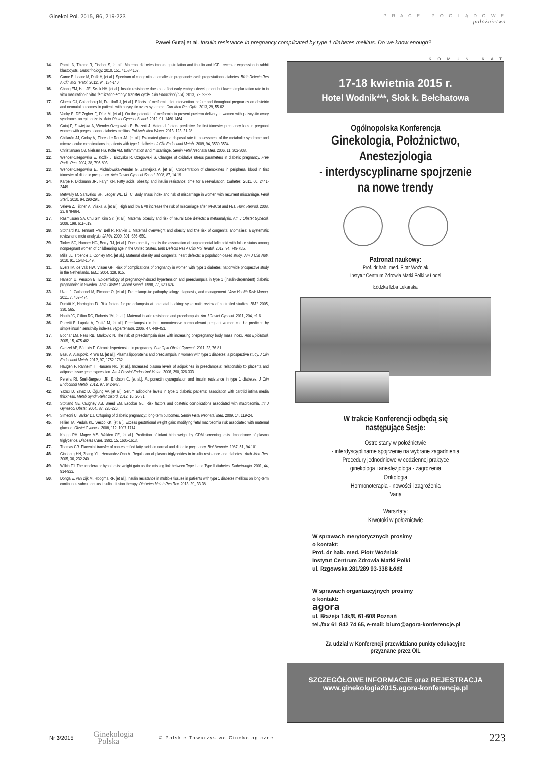Ginekol Pol. 2015, 86, 219-223
P R A C E P O G L Ą D O W E
położnictwo
Paweł Gutaj et al. Insulin resistance in pregnancy complicated by type 1 diabetes mellitus. Do we know enough?
14. Ramin N, Thieme R, Fischer S, [et al.]. Maternal diabetes impairs gastrulation and insulin and IGF-I receptor expression in rabbit blastocysts. Endocrinology. 2010, 151, 4158-4167.
15. Garne E, Loane M, Dolk H, [et al.]. Spectrum of congenital anomalies in pregnancies with pregestational diabetes. Birth Defects Res A Clin Mol Teratol. 2012, 94, 134-140.
16. Chang EM, Han JE, Seok HH, [et al.]. Insulin resistance does not affect early embryo development but lowers implantation rate in in vitro maturation-in vitro fertilization-embryo transfer cycle. Clin Endocrinol (Oxf). 2013, 79, 93-99.
17. Glueck CJ, Goldenberg N, Pranikoff J, [et al.]. Effects of metformin-diet intervention before and throughout pregnancy on obstetric and neonatal outcomes in patients with polycystic ovary syndrome. Curr Med Res Opin. 2013, 29, 55-62.
18. Vanky E, DE Zegher F, Díaz M, [et al.]. On the potential of metformin to prevent preterm delivery in women with polycystic ovary syndrome- an epi-analysis. Acta Obstet Gynecol Scand. 2012, 91, 1460-1464.
19. Gutaj P, Zawiejska A, Wender-Ozegowska E, Brazert J. Maternal factors predictive for first-trimester pregnancy loss in pregnant women with pregestational diabetes mellitus. Pol Arch Med Wewn. 2013, 123, 21-28.
20. Chillarón JJ, Goday A, Flores-Le-Roux JA, [et al.]. Estimated glucose disposal rate in assessment of the metabolic syndrome and microvascular complications in patients with type 1 diabetes. J Clin Endocrinol Metab. 2009, 94, 3530-3534.
21. Christiansen OB, Nielsen HS, Kolte AM. Inflammation and miscarriage. Semin Fetal Neonatal Med. 2006, 11, 302-308.
22. Wender-Ozegowska E, Koźlik J, Biczysko R, Ozegowski S. Changes of oxidative stress parameters in diabetic pregnancy. Free Radic Res. 2004, 38, 795-803.
23. Wender-Ozegowska E, Michalowska-Wender G, Zawiejska A, [et al.]. Concentration of chemokines in peripheral blood in first trimester of diabetic pregnancy. Acta Obstet Gynecol Scand. 2008, 87, 14-19.
24. Karpe F, Dickmann JR, Faryn KN. Fatty acids, obesity, and insulin resistance: time for a reevaluation. Diabetes. 2011, 60, 2441-2449.
25. Metwally M, Saravelos SH, Ledger WL, Li TC. Body mass index and risk of miscarriage in women with recurrent miscarriage. Fertil Steril. 2010, 94, 290-295.
26. Veleva Z, Tiitinen A, Vilska S, [et al.]. High and low BMI increase the risk of miscarriage after IVF/ICSI and FET. Hum Reprod. 2008, 23, 878-884.
27. Rasmussen SA, Chu SY, Kim SY, [et al.]. Maternal obesity and risk of neural tube defects: a metaanalysis. Am J Obstet Gynecol. 2008, 198, 611–619.
28. Stothard KJ, Tennant PW, Bell R, Rankin J. Maternal overweight and obesity and the risk of congenital anomalies: a systematic review and meta-analysis. JAMA. 2009, 301, 636–650.
29. Tinker SC, Hamner HC, Berry RJ, [et al.]. Does obesity modify the association of supplemental folic acid with folate status among nonpregnant women of childbearing age in the United States. Birth Defects Res A Clin Mol Teratol. 2012, 94, 749-755.
30. Mills JL, Troendle J, Conley MR, [et al.]. Maternal obesity and congenital heart defects: a population-based study. Am J Clin Nutr. 2010, 91, 1543–1549.
31. Evers IM, de Valk HW, Visser GH. Risk of complications of pregnancy in women with type 1 diabetes: nationwide prospective study in the Netherlands. BMJ. 2004, 328, 915.
32. Hanson U, Persson B. Epidemiology of pregnancy-induced hypertension and preeclampsia in type 1 (insulin-dependent) diabetic pregnancies in Sweden. Acta Obstet Gynecol Scand. 1998, 77, 620-624.
33. Uzan J, Carbonnel M, Piconne O, [et al.]. Pre-eclampsia: pathophysiology, diagnosis, and management. Vasc Health Risk Manag. 2011, 7, 467–474.
34. Duckitt K, Harrington D. Risk factors for pre-eclampsia at antenatal booking: systematic review of controlled studies. BMJ. 2005, 330, 565.
35. Hauth JC, Clifton RG, Roberts JM, [et al.]. Maternal insulin resistance and preeclampsia. Am J Obstet Gynecol. 2011, 204, e1-6.
36. Parretti E, Lapolla A, Dalfrà M, [et al.]. Preeclampsia in lean normotensive normotolerant pregnant women can be predicted by simple insulin sensitivity indexes. Hypertension. 2006, 47, 449-453.
37. Bodnar LM, Ness RB, Markovic N. The risk of preeclampsia rises with increasing prepregnancy body mass index. Ann Epidemiol. 2005, 15, 475-482.
38. Czeizel AE, Bánhidy F. Chronic hypertension in pregnancy. Curr Opin Obstet Gynecol. 2011, 23, 76-81.
39. Basu A, Alaupovic P, Wu M, [et al.]. Plasma lipoproteins and preeclampsia in women with type 1 diabetes: a prospective study. J Clin Endocrinol Metab. 2012, 97, 1752-1762.
40. Haugen F, Ranheim T, Harsem NK, [et al.]. Increased plasma levels of adipokines in preeclampsia: relationship to placenta and adipose tissue gene expression. Am J Physiol Endocrinol Metab. 2006, 290, 326-333.
41. Pereira RI, Snell-Bergeon JK, Erickson C, [et al.]. Adiponectin dysregulation and insulin resistance in type 1 diabetes. J Clin Endocrinol Metab. 2012, 97, 642-647.
42. Yazıcı D, Yavuz D, Öğünç AV, [et al.]. Serum adipokine levels in type 1 diabetic patients: association with carotid intima media thickness. Metab Syndr Relat Disord. 2012, 10, 26-31.
43. Stotland NE, Caughey AB, Breed EM, Escobar GJ. Risk factors and obstetric complications associated with macrosomia. Int J Gynaecol Obstet. 2004, 87, 220-226.
44. Simeoni U, Barker DJ. Offspring of diabetic pregnancy: long-term outcomes. Semin Fetal Neonatal Med. 2009, 14, 119-24.
45. Hillier TA, Pedula KL, Vesco KK, [et al.]. Excess gestational weight gain: modifying fetal macrosomia risk associated with maternal glucose. Obstet Gynecol. 2008, 112, 1007-1714.
46. Knopp RH, Magee MS, Walden CE, [et al.]. Prediction of infant birth weight by GDM screening tests. Importance of plasma triglyceride. Diabetes Care. 1992, 15, 1605-1613.
47. Thomas CR. Placental transfer of non-esterified fatty acids in normal and diabetic pregnancy. Biol Neonate. 1987, 51, 94-101.
48. Ginsberg HN, Zhang YL, Hernandez-Ono A. Regulation of plasma triglycerides in insulin resistance and diabetes. Arch Med Res. 2005, 36, 232-240.
49. Wilkin TJ. The accelerator hypothesis: weight gain as the missing link between Type I and Type II diabetes. Diabetologia. 2001, 44, 914-922.
50. Donga E, van Dijk M, Hoogma RP, [et al.]. Insulin resistance in multiple tissues in patients with type 1 diabetes mellitus on long-term continuous subcutaneous insulin infusion therapy. Diabetes Metab Res Rev. 2013, 29, 33-38.
K O M U N I K A T
17-18 kwietnia 2015 r.
Hotel Wodnik***, Słok k. Bełchatowa
Ogólnopolska Konferencja
Ginekologia, Położnictwo,
Anestezjologia
- interdyscyplinarne spojrzenie
na nowe trendy
Patronat naukowy:
Prof. dr hab. med. Piotr Woźniak
Instytut Centrum Zdrowia Matki Polki w Łodzi
Łódzka Izba Lekarska
W trakcie Konferencji odbędą się
następujące Sesje:
Ostre stany w położnictwie
- interdyscyplinarne spojrzenie na wybrane zagadnienia
Procedury jednodniowe w codziennej praktyce
ginekologa i anestezjologa - zagrożenia
Onkologia
Hormonoterapia - nowości i zagrożenia
Varia
Warsztaty:
Krwotoki w położnictwie
W sprawach merytorycznych prosimy
o kontakt:
Prof. dr hab. med. Piotr Woźniak
Instytut Centrum Zdrowia Matki Polki
ul. Rzgowska 281/289 93-338 Łódź
W sprawach organizacyjnych prosimy
o kontakt:
agora
ul. Błażeja 14k/8, 61-608 Poznań
tel./fax 61 842 74 65, e-mail: biuro@agora-konferencje.pl
Za udział w Konferencji przewidziano punkty edukacyjne
przyznane przez OIL
SZCZEGÓŁOWE INFORMACJE oraz REJESTRACJA
www.ginekologia2015.agora-konferencje.pl
Nr 3/2015 Ginekologia
Polska © Polskie Towarzystwo Ginekologiczne 223